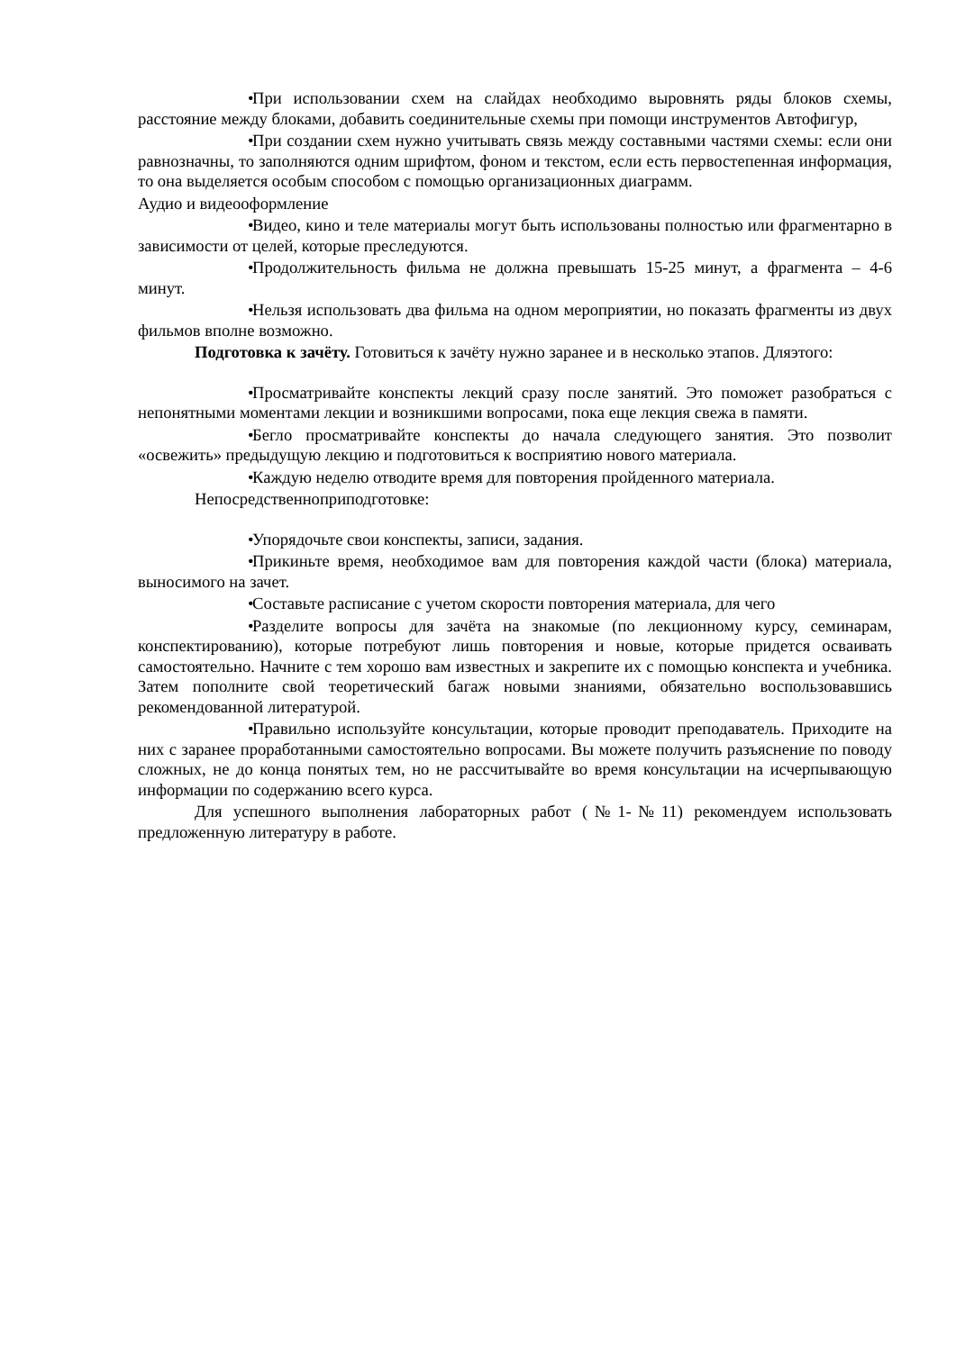• При использовании схем на слайдах необходимо выровнять ряды блоков схемы, расстояние между блоками, добавить соединительные схемы при помощи инструментов Автофигур,
• При создании схем нужно учитывать связь между составными частями схемы: если они равнозначны, то заполняются одним шрифтом, фоном и текстом, если есть первостепенная информация, то она выделяется особым способом с помощью организационных диаграмм.
Аудио и видеооформление
• Видео, кино и теле материалы могут быть использованы полностью или фрагментарно в зависимости от целей, которые преследуются.
• Продолжительность фильма не должна превышать 15-25 минут, а фрагмента – 4-6 минут.
• Нельзя использовать два фильма на одном мероприятии, но показать фрагменты из двух фильмов вполне возможно.
Подготовка к зачёту. Готовиться к зачёту нужно заранее и в несколько этапов. Дляэтого:
• Просматривайте конспекты лекций сразу после занятий. Это поможет разобраться с непонятными моментами лекции и возникшими вопросами, пока еще лекция свежа в памяти.
• Бегло просматривайте конспекты до начала следующего занятия. Это позволит «освежить» предыдущую лекцию и подготовиться к восприятию нового материала.
• Каждую неделю отводите время для повторения пройденного материала.
Непосредственноприподготовке:
• Упорядочьте свои конспекты, записи, задания.
• Прикиньте время, необходимое вам для повторения каждой части (блока) материала, выносимого на зачет.
• Составьте расписание с учетом скорости повторения материала, для чего
• Разделите вопросы для зачёта на знакомые (по лекционному курсу, семинарам, конспектированию), которые потребуют лишь повторения и новые, которые придется осваивать самостоятельно. Начните с тем хорошо вам известных и закрепите их с помощью конспекта и учебника. Затем пополните свой теоретический багаж новыми знаниями, обязательно воспользовавшись рекомендованной литературой.
• Правильно используйте консультации, которые проводит преподаватель. Приходите на них с заранее проработанными самостоятельно вопросами. Вы можете получить разъяснение по поводу сложных, не до конца понятых тем, но не рассчитывайте во время консультации на исчерпывающую информации по содержанию всего курса.
Для успешного выполнения лабораторных работ (№1-№11) рекомендуем использовать предложенную литературу в работе.